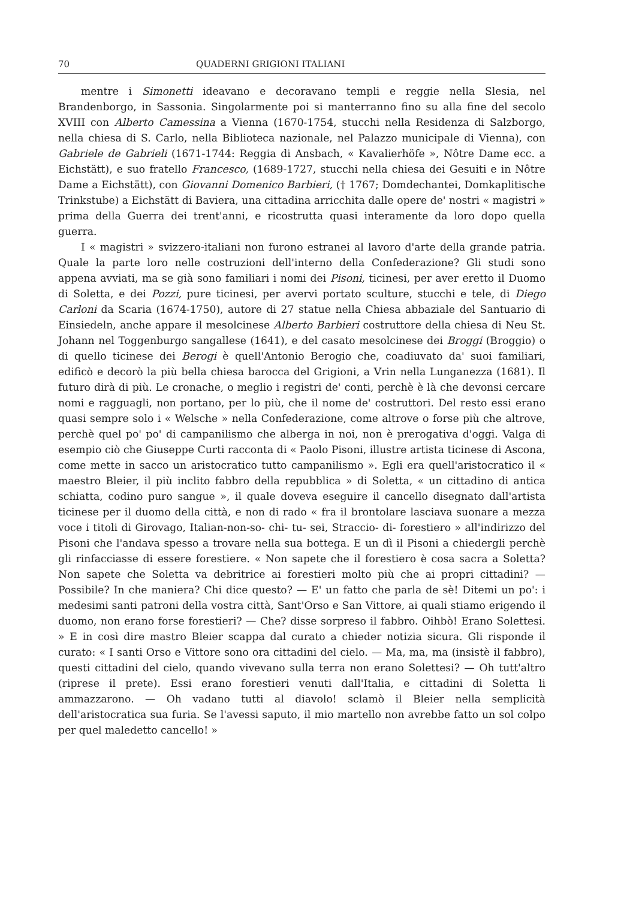70 QUADERNI GRIGIONI ITALIANI
mentre i Simonetti ideavano e decoravano templi e reggie nella Slesia, nel Brandenborgo, in Sassonia. Singolarmente poi si manterranno fino su alla fine del secolo XVIII con Alberto Camessina a Vienna (1670-1754, stucchi nella Residenza di Salzborgo, nella chiesa di S. Carlo, nella Biblioteca nazionale, nel Palazzo municipale di Vienna), con Gabriele de Gabrieli (1671-1744: Reggia di Ansbach, « Kavalierhöfe », Nôtre Dame ecc. a Eichstätt), e suo fratello Francesco, (1689-1727, stucchi nella chiesa dei Gesuiti e in Nôtre Dame a Eichstätt), con Giovanni Domenico Barbieri, († 1767; Domdechantei, Domkaplitische Trinkstube) a Eichstätt di Baviera, una cittadina arricchita dalle opere de' nostri « magistri » prima della Guerra dei trent'anni, e ricostrutta quasi interamente da loro dopo quella guerra.
I « magistri » svizzero-italiani non furono estranei al lavoro d'arte della grande patria. Quale la parte loro nelle costruzioni dell'interno della Confederazione? Gli studi sono appena avviati, ma se già sono familiari i nomi dei Pisoni, ticinesi, per aver eretto il Duomo di Soletta, e dei Pozzi, pure ticinesi, per avervi portato sculture, stucchi e tele, di Diego Carloni da Scaria (1674-1750), autore di 27 statue nella Chiesa abbaziale del Santuario di Einsiedeln, anche appare il mesolcinese Alberto Barbieri costruttore della chiesa di Neu St. Johann nel Toggenburgo sangallese (1641), e del casato mesolcinese dei Broggi (Broggio) o di quello ticinese dei Berogi è quell'Antonio Berogio che, coadiuvato da' suoi familiari, edificò e decorò la più bella chiesa barocca del Grigioni, a Vrin nella Lunganezza (1681). Il futuro dirà di più. Le cronache, o meglio i registri de' conti, perchè è là che devonsi cercare nomi e ragguagli, non portano, per lo più, che il nome de' costruttori. Del resto essi erano quasi sempre solo i « Welsche » nella Confederazione, come altrove o forse più che altrove, perchè quel po' po' di campanilismo che alberga in noi, non è prerogativa d'oggi. Valga di esempio ciò che Giuseppe Curti racconta di « Paolo Pisoni, illustre artista ticinese di Ascona, come mette in sacco un aristocratico tutto campanilismo ». Egli era quell'aristocratico il « maestro Bleier, il più inclito fabbro della repubblica » di Soletta, « un cittadino di antica schiatta, codino puro sangue », il quale doveva eseguire il cancello disegnato dall'artista ticinese per il duomo della città, e non di rado « fra il brontolare lasciava suonare a mezza voce i titoli di Girovago, Italian-non-so- chi- tu- sei, Straccio- di- forestiero » all'indirizzo del Pisoni che l'andava spesso a trovare nella sua bottega. E un dì il Pisoni a chiedergli perchè gli rinfacciasse di essere forestiere. « Non sapete che il forestiero è cosa sacra a Soletta? Non sapete che Soletta va debritrice ai forestieri molto più che ai propri cittadini? — Possibile? In che maniera? Chi dice questo? — E' un fatto che parla de sè! Ditemi un po': i medesimi santi patroni della vostra città, Sant'Orso e San Vittore, ai quali stiamo erigendo il duomo, non erano forse forestieri? — Che? disse sorpreso il fabbro. Oihbò! Erano Solettesi. » E in così dire mastro Bleier scappa dal curato a chieder notizia sicura. Gli risponde il curato: « I santi Orso e Vittore sono ora cittadini del cielo. — Ma, ma, ma (insistè il fabbro), questi cittadini del cielo, quando vivevano sulla terra non erano Solettesi? — Oh tutt'altro (riprese il prete). Essi erano forestieri venuti dall'Italia, e cittadini di Soletta li ammazzarono. — Oh vadano tutti al diavolo! sclamò il Bleier nella semplicità dell'aristocratica sua furia. Se l'avessi saputo, il mio martello non avrebbe fatto un sol colpo per quel maledetto cancello! »